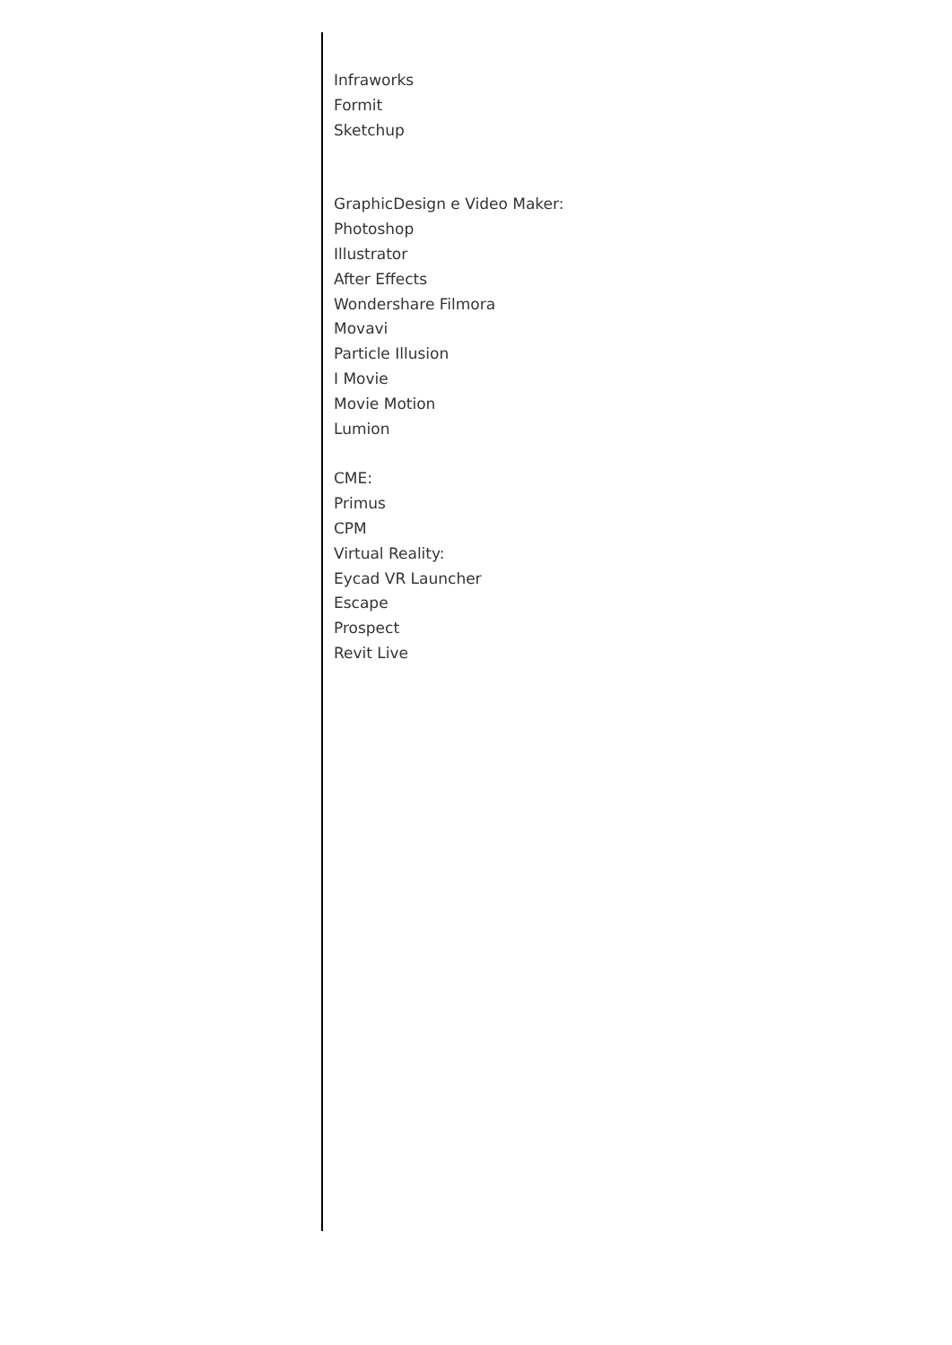Infraworks
Formit
Sketchup
GraphicDesign e Video Maker:
Photoshop
Illustrator
After Effects
Wondershare Filmora
Movavi
Particle Illusion
I Movie
Movie Motion
Lumion
CME:
Primus
CPM
Virtual Reality:
Eycad VR Launcher
Escape
Prospect
Revit Live